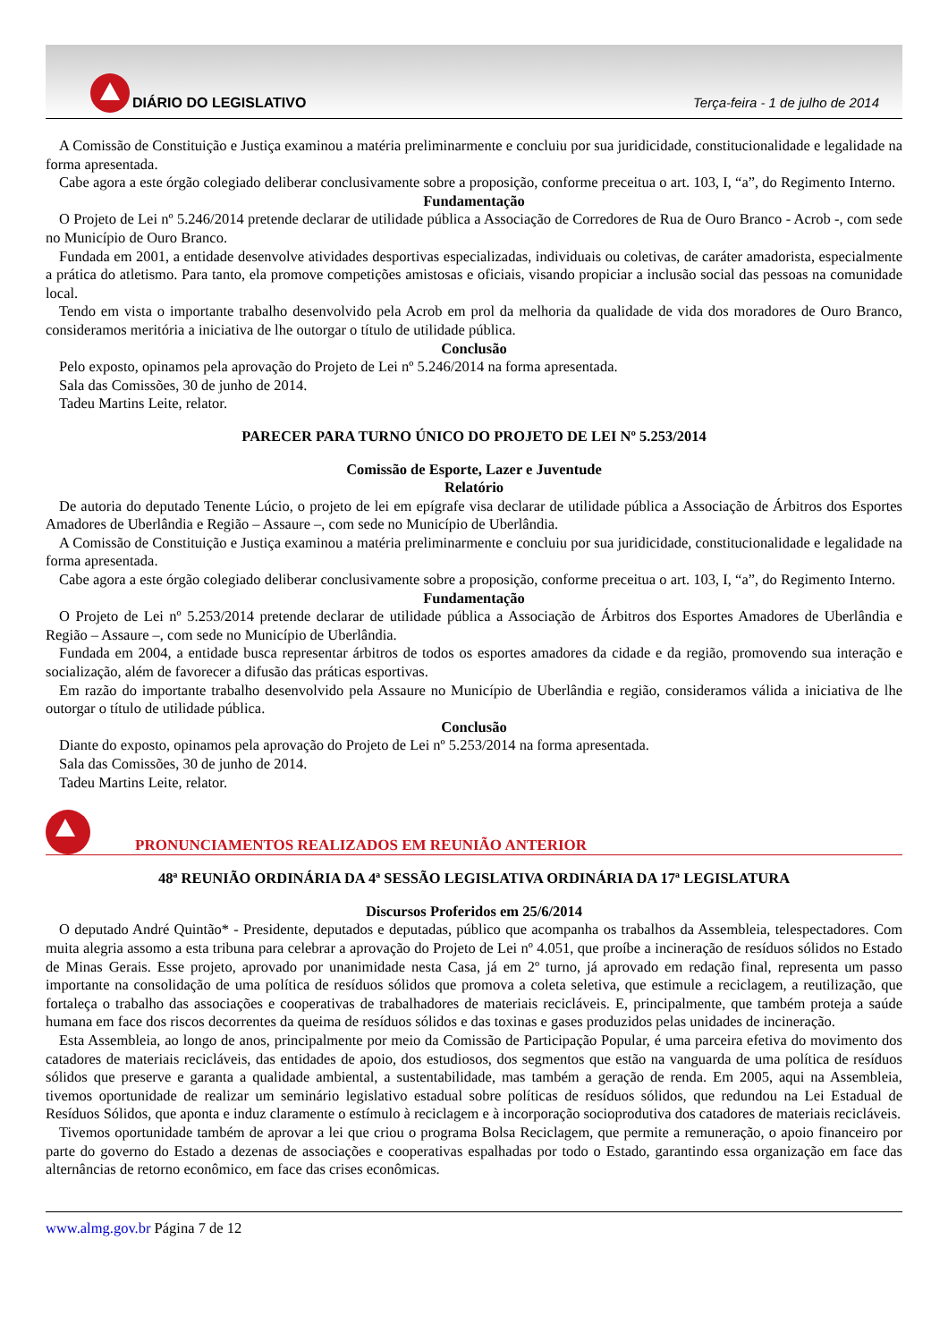DIÁRIO DO LEGISLATIVO
Terça-feira - 1 de julho de 2014
A Comissão de Constituição e Justiça examinou a matéria preliminarmente e concluiu por sua juridicidade, constitucionalidade e legalidade na forma apresentada.
Cabe agora a este órgão colegiado deliberar conclusivamente sobre a proposição, conforme preceitua o art. 103, I, “a”, do Regimento Interno.
Fundamentação
O Projeto de Lei nº 5.246/2014 pretende declarar de utilidade pública a Associação de Corredores de Rua de Ouro Branco - Acrob -, com sede no Município de Ouro Branco.
Fundada em 2001, a entidade desenvolve atividades desportivas especializadas, individuais ou coletivas, de caráter amadorista, especialmente a prática do atletismo. Para tanto, ela promove competições amistosas e oficiais, visando propiciar a inclusão social das pessoas na comunidade local.
Tendo em vista o importante trabalho desenvolvido pela Acrob em prol da melhoria da qualidade de vida dos moradores de Ouro Branco, consideramos meritória a iniciativa de lhe outorgar o título de utilidade pública.
Conclusão
Pelo exposto, opinamos pela aprovação do Projeto de Lei nº 5.246/2014 na forma apresentada.
Sala das Comissões, 30 de junho de 2014.
Tadeu Martins Leite, relator.
PARECER PARA TURNO ÚNICO DO PROJETO DE LEI Nº 5.253/2014
Comissão de Esporte, Lazer e Juventude
Relatório
De autoria do deputado Tenente Lúcio, o projeto de lei em epígrafe visa declarar de utilidade pública a Associação de Árbitros dos Esportes Amadores de Uberlândia e Região – Assaure –, com sede no Município de Uberlândia.
A Comissão de Constituição e Justiça examinou a matéria preliminarmente e concluiu por sua juridicidade, constitucionalidade e legalidade na forma apresentada.
Cabe agora a este órgão colegiado deliberar conclusivamente sobre a proposição, conforme preceitua o art. 103, I, “a”, do Regimento Interno.
Fundamentação
O Projeto de Lei nº 5.253/2014 pretende declarar de utilidade pública a Associação de Árbitros dos Esportes Amadores de Uberlândia e Região – Assaure –, com sede no Município de Uberlândia.
Fundada em 2004, a entidade busca representar árbitros de todos os esportes amadores da cidade e da região, promovendo sua interação e socialização, além de favorecer a difusão das práticas esportivas.
Em razão do importante trabalho desenvolvido pela Assaure no Município de Uberlândia e região, consideramos válida a iniciativa de lhe outorgar o título de utilidade pública.
Conclusão
Diante do exposto, opinamos pela aprovação do Projeto de Lei nº 5.253/2014 na forma apresentada.
Sala das Comissões, 30 de junho de 2014.
Tadeu Martins Leite, relator.
PRONUNCIAMENTOS REALIZADOS EM REUNIÃO ANTERIOR
48ª REUNIÃO ORDINÁRIA DA 4ª SESSÃO LEGISLATIVA ORDINÁRIA DA 17ª LEGISLATURA
Discursos Proferidos em 25/6/2014
O deputado André Quintão* - Presidente, deputados e deputadas, público que acompanha os trabalhos da Assembleia, telespectadores. Com muita alegria assomo a esta tribuna para celebrar a aprovação do Projeto de Lei nº 4.051, que proíbe a incineração de resíduos sólidos no Estado de Minas Gerais. Esse projeto, aprovado por unanimidade nesta Casa, já em 2º turno, já aprovado em redação final, representa um passo importante na consolidação de uma política de resíduos sólidos que promova a coleta seletiva, que estimule a reciclagem, a reutilização, que fortaleça o trabalho das associações e cooperativas de trabalhadores de materiais recicláveis. E, principalmente, que também proteja a saúde humana em face dos riscos decorrentes da queima de resíduos sólidos e das toxinas e gases produzidos pelas unidades de incineração.
Esta Assembleia, ao longo de anos, principalmente por meio da Comissão de Participação Popular, é uma parceira efetiva do movimento dos catadores de materiais recicláveis, das entidades de apoio, dos estudiosos, dos segmentos que estão na vanguarda de uma política de resíduos sólidos que preserve e garanta a qualidade ambiental, a sustentabilidade, mas também a geração de renda. Em 2005, aqui na Assembleia, tivemos oportunidade de realizar um seminário legislativo estadual sobre políticas de resíduos sólidos, que redundou na Lei Estadual de Resíduos Sólidos, que aponta e induz claramente o estímulo à reciclagem e à incorporação socioprodutiva dos catadores de materiais recicláveis.
Tivemos oportunidade também de aprovar a lei que criou o programa Bolsa Reciclagem, que permite a remuneração, o apoio financeiro por parte do governo do Estado a dezenas de associações e cooperativas espalhadas por todo o Estado, garantindo essa organização em face das alternâncias de retorno econômico, em face das crises econômicas.
www.almg.gov.br Página 7 de 12